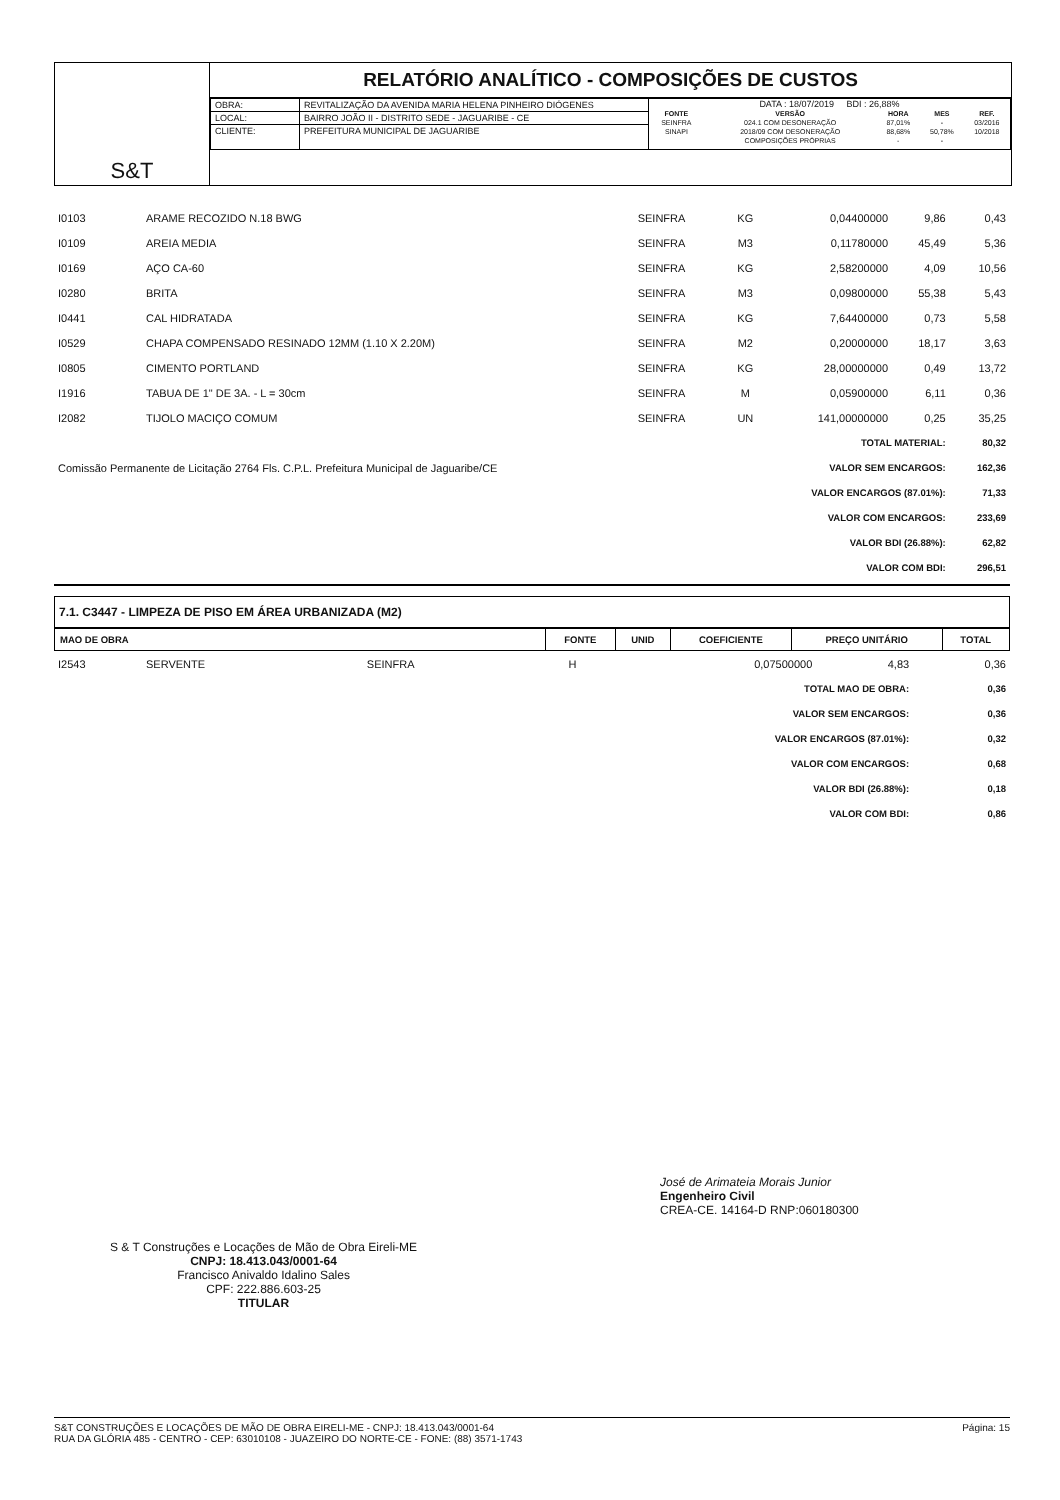S&T
RELATÓRIO ANALÍTICO - COMPOSIÇÕES DE CUSTOS
| OBRA: | REVITALIZAÇÃO DA AVENIDA MARIA HELENA PINHEIRO DIÓGENES | DATA : 18/07/2019 BDI : 26,88% / FONTE / VERSÃO / HORA / MES / REF. / / SEINFRA / 024.1 COM DESONERAÇÃO / 87,01% / - / 03/2016 / / SINAPI / 2018/09 COM DESONERAÇÃO / 88,68% / 50,78% / 10/2018 / / / COMPOSIÇÕES PRÓPRIAS / - / - / / |
| LOCAL: | BAIRRO JOÃO II - DISTRITO SEDE - JAGUARIBE - CE | |
| CLIENTE: | PREFEITURA MUNICIPAL DE JAGUARIBE | |
| I0103 | ARAME RECOZIDO N.18 BWG | SEINFRA | KG | 0,04400000 | 9,86 | 0,43 |
| I0109 | AREIA MEDIA | SEINFRA | M3 | 0,11780000 | 45,49 | 5,36 |
| I0169 | AÇO CA-60 | SEINFRA | KG | 2,58200000 | 4,09 | 10,56 |
| I0280 | BRITA | SEINFRA | M3 | 0,09800000 | 55,38 | 5,43 |
| I0441 | CAL HIDRATADA | SEINFRA | KG | 7,64400000 | 0,73 | 5,58 |
| I0529 | CHAPA COMPENSADO RESINADO 12MM (1.10 X 2.20M) | SEINFRA | M2 | 0,20000000 | 18,17 | 3,63 |
| I0805 | CIMENTO PORTLAND | SEINFRA | KG | 28,00000000 | 0,49 | 13,72 |
| I1916 | TABUA DE 1" DE 3A. - L = 30cm | SEINFRA | M | 0,05900000 | 6,11 | 0,36 |
| I2082 | TIJOLO MACIÇO COMUM | SEINFRA | UN | 141,00000000 | 0,25 | 35,25 |
| TOTAL MATERIAL: | | | | | | 80,32 |
| Comissão Permanente de Licitação 2764 Fls. C.P.L. Prefeitura Municipal de Jaguaribe/CE | | | VALOR SEM ENCARGOS: | | | 162,36 |
| VALOR ENCARGOS (87.01%): | | | | | | 71,33 |
| VALOR COM ENCARGOS: | | | | | | 233,69 |
| VALOR BDI (26.88%): | | | | | | 62,82 |
| VALOR COM BDI: | | | | | | 296,51 |
7.1. C3447 - LIMPEZA DE PISO EM ÁREA URBANIZADA (M2)
| MAO DE OBRA | FONTE | UNID | COEFICIENTE | PREÇO UNITÁRIO | TOTAL |
| --- | --- | --- | --- | --- | --- |
| I2543 | SERVENTE | SEINFRA | H | 0,07500000 | 4,83 | 0,36 |
| TOTAL MAO DE OBRA: | | | | | | 0,36 |
| VALOR SEM ENCARGOS: | | | | | | 0,36 |
| VALOR ENCARGOS (87.01%): | | | | | | 0,32 |
| VALOR COM ENCARGOS: | | | | | | 0,68 |
| VALOR BDI (26.88%): | | | | | | 0,18 |
| VALOR COM BDI: | | | | | | 0,86 |
S & T Construções e Locações de Mão de Obra Eireli-ME
CNPJ: 18.413.043/0001-64
Francisco Anivaldo Idalino Sales
CPF: 222.886.603-25
TITULAR
José de Arimateia Morais Junior
Engenheiro Civil
CREA-CE. 14164-D RNP:060180300
S&T CONSTRUÇÕES E LOCAÇÕES DE MÃO DE OBRA EIRELI-ME - CNPJ: 18.413.043/0001-64
RUA DA GLÓRIA 485 - CENTRO - CEP: 63010108 - JUAZEIRO DO NORTE-CE - FONE: (88) 3571-1743
Página: 15